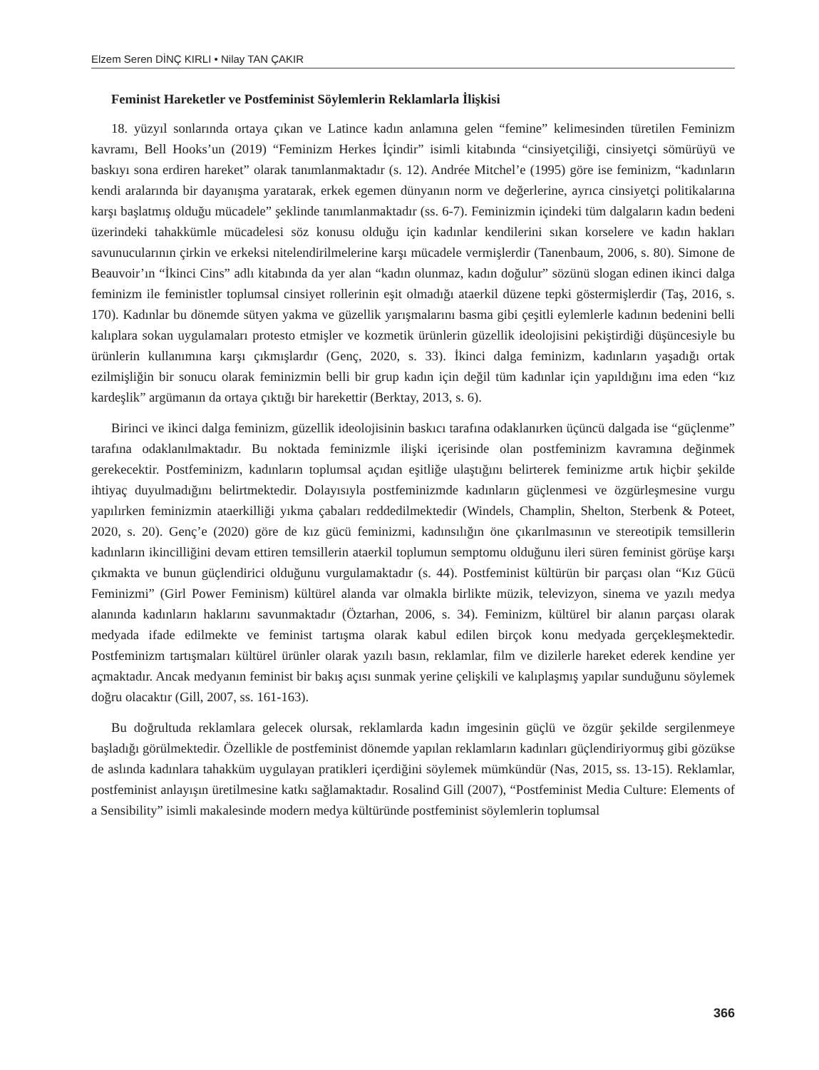Elzem Seren DİNÇ KIRLI • Nilay TAN ÇAKIR
Feminist Hareketler ve Postfeminist Söylemlerin Reklamlarla İlişkisi
18. yüzyıl sonlarında ortaya çıkan ve Latince kadın anlamına gelen “femine” kelimesinden türetilen Feminizm kavramı, Bell Hooks’un (2019) “Feminizm Herkes İçindir” isimli kitabında “cinsiyetçiliği, cinsiyetçi sömürüyü ve baskıyı sona erdiren hareket” olarak tanımlanmaktadır (s. 12). Andrée Mitchel’e (1995) göre ise feminizm, “kadınların kendi aralarında bir dayanışma yaratarak, erkek egemen dünyanın norm ve değerlerine, ayrıca cinsiyetçi politikalarına karşı başlatmış olduğu mücadele” şeklinde tanımlanmaktadır (ss. 6-7). Feminizmin içindeki tüm dalgaların kadın bedeni üzerindeki tahakkümle mücadelesi söz konusu olduğu için kadınlar kendilerini sıkan korselere ve kadın hakları savunucularının çirkin ve erkeksi nitelendirilmelerine karşı mücadele vermişlerdir (Tanenbaum, 2006, s. 80). Simone de Beauvoir’ın “İkinci Cins” adlı kitabında da yer alan “kadın olunmaz, kadın doğulur” sözünü slogan edinen ikinci dalga feminizm ile feministler toplumsal cinsiyet rollerinin eşit olmadığı ataerkil düzene tepki göstermişlerdir (Taş, 2016, s. 170). Kadınlar bu dönemde sütyen yakma ve güzellik yarışmalarını basma gibi çeşitli eylemlerle kadının bedenini belli kalıplara sokan uygulamaları protesto etmişler ve kozmetik ürünlerin güzellik ideolojisini pekiştirdiği düşüncesiyle bu ürünlerin kullanımına karşı çıkmışlardır (Genç, 2020, s. 33). İkinci dalga feminizm, kadınların yaşadığı ortak ezilmişliğin bir sonucu olarak feminizmin belli bir grup kadın için değil tüm kadınlar için yapıldığını ima eden “kız kardeşlik” argümanın da ortaya çıktığı bir harekettir (Berktay, 2013, s. 6).
Birinci ve ikinci dalga feminizm, güzellik ideolojisinin baskıcı tarafına odaklanırken üçüncü dalgada ise “güçlenme” tarafına odaklanılmaktadır. Bu noktada feminizmle ilişki içerisinde olan postfeminizm kavramına değinmek gerekecektir. Postfeminizm, kadınların toplumsal açıdan eşitliğe ulaştığını belirterek feminizme artık hiçbir şekilde ihtiyaç duyulmadığını belirtmektedir. Dolayısıyla postfeminizmde kadınların güçlenmesi ve özgürleşmesine vurgu yapılırken feminizmin ataerkilliği yıkma çabaları reddedilmektedir (Windels, Champlin, Shelton, Sterbenk & Poteet, 2020, s. 20). Genç’e (2020) göre de kız gücü feminizmi, kadınsılığın öne çıkarılmasının ve stereotipik temsillerin kadınların ikincilliğini devam ettiren temsillerin ataerkil toplumun semptomu olduğunu ileri süren feminist görüşe karşı çıkmakta ve bunun güçlendirici olduğunu vurgulamaktadır (s. 44). Postfeminist kültürün bir parçası olan “Kız Gücü Feminizmi” (Girl Power Feminism) kültürel alanda var olmakla birlikte müzik, televizyon, sinema ve yazılı medya alanında kadınların haklarını savunmaktadır (Öztarhan, 2006, s. 34). Feminizm, kültürel bir alanın parçası olarak medyada ifade edilmekte ve feminist tartışma olarak kabul edilen birçok konu medyada gerçekleşmektedir. Postfeminizm tartışmaları kültürel ürünler olarak yazılı basın, reklamlar, film ve dizilerle hareket ederek kendine yer açmaktadır. Ancak medyanın feminist bir bakış açısı sunmak yerine çelişkili ve kalıplaşmış yapılar sunduğunu söylemek doğru olacaktır (Gill, 2007, ss. 161-163).
Bu doğrultuda reklamlara gelecek olursak, reklamlarda kadın imgesinin güçlü ve özgür şekilde sergilenmeye başladığı görülmektedir. Özellikle de postfeminist dönemde yapılan reklamların kadınları güçlendiriyormuş gibi gözükse de aslında kadınlara tahakküm uygulayan pratikleri içerdiğini söylemek mümkündür (Nas, 2015, ss. 13-15). Reklamlar, postfeminist anlayışın üretilmesine katkı sağlamaktadır. Rosalind Gill (2007), “Postfeminist Media Culture: Elements of a Sensibility” isimli makalesinde modern medya kültüründe postfeminist söylemlerin toplumsal
366